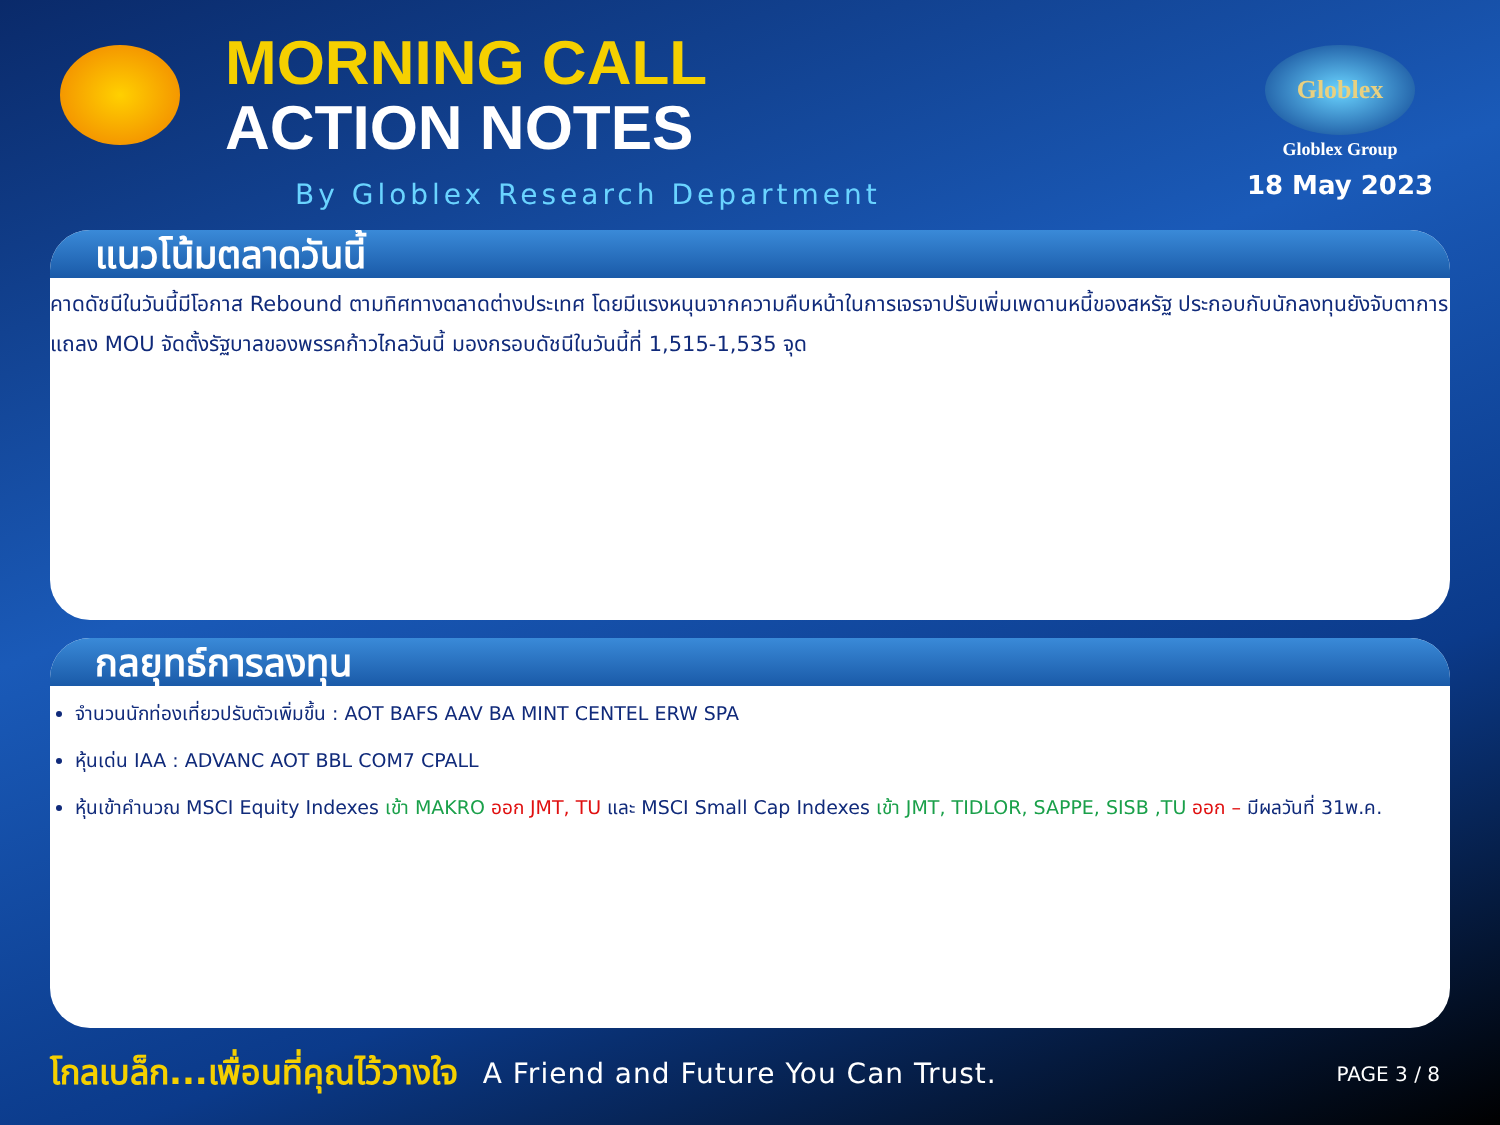MORNING CALL
ACTION NOTES
By Globlex Research Department
Globlex
Globlex Group
18 May 2023
แนวโน้มตลาดวันนี้
คาดดัชนีในวันนี้มีโอกาส Rebound ตามทิศทางตลาดต่างประเทศ โดยมีแรงหนุนจากความคืบหน้าในการเจรจาปรับเพิ่มเพดานหนี้ของสหรัฐ ประกอบกับนักลงทุนยังจับตาการแถลง MOU จัดตั้งรัฐบาลของพรรคก้าวไกลวันนี้ มองกรอบดัชนีในวันนี้ที่ 1,515-1,535 จุด
กลยุทธ์การลงทุน
จำนวนนักท่องเที่ยวปรับตัวเพิ่มขึ้น : AOT BAFS AAV BA MINT CENTEL ERW SPA
หุ้นเด่น IAA : ADVANC AOT BBL COM7 CPALL
หุ้นเข้าคำนวณ MSCI Equity Indexes เข้า MAKRO ออก JMT, TU และ MSCI Small Cap Indexes เข้า JMT, TIDLOR, SAPPE, SISB ,TU ออก – มีผลวันที่ 31พ.ค.
โกลเบล็ก...เพื่อนที่คุณไว้วางใจ A Friend and Future You Can Trust. PAGE 3 / 8